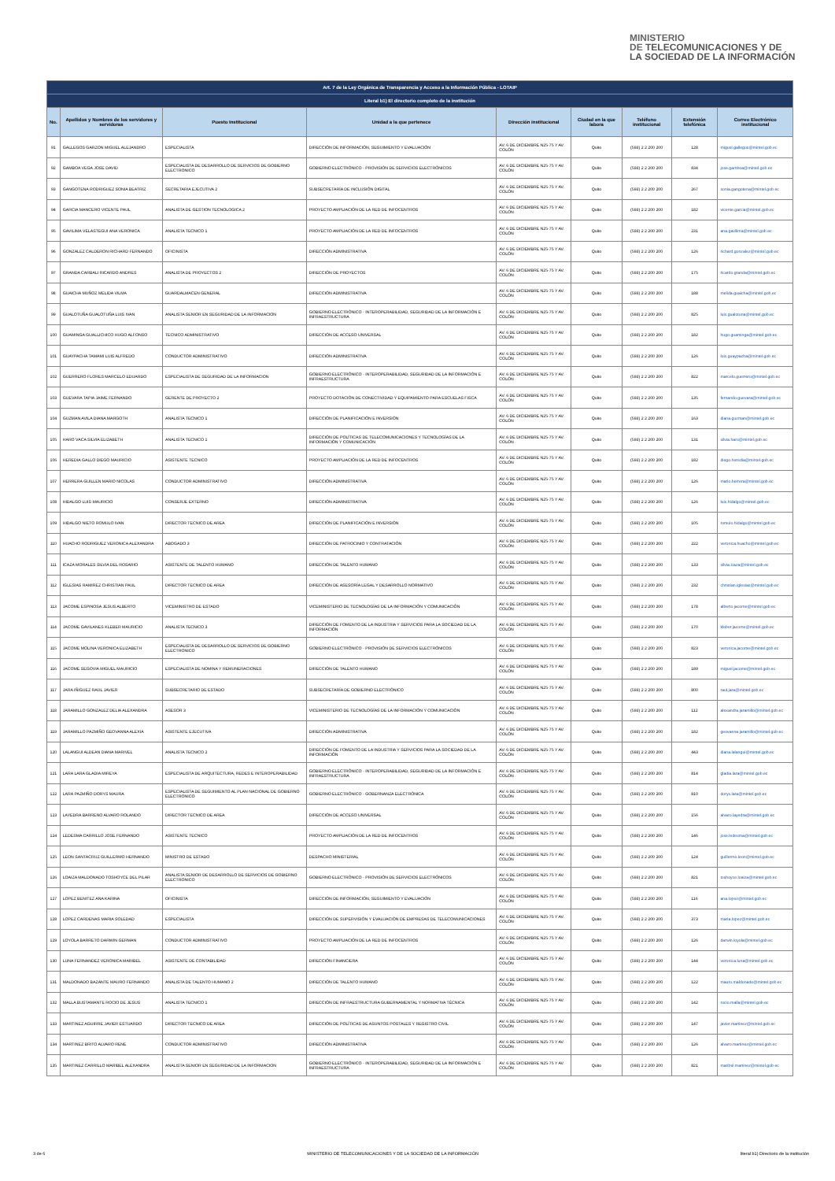MINISTERIO
DE TELECOMUNICACIONES Y DE
LA SOCIEDAD DE LA INFORMACIÓN
| Art. 7 de la Ley Orgánica de Transparencia y Acceso a la Información Pública - LOTAIP | | | | | | | | |
| --- | --- | --- | --- | --- | --- | --- | --- | --- |
| Literal b1) El directorio completo de la institución | | | | | | | | |
| No. | Apellidos y Nombres de los servidores y servidoras | Puesto Institucional | Unidad a la que pertenece | Dirección institucional | Ciudad en la que labora | Teléfono institucional | Extensión telefónica | Correo Electrónico institucional |
| 91 | GALLEGOS GARZON MIGUEL ALEJANDRO | ESPECIALISTA | DIRECCIÓN DE INFORMACIÓN, SEGUIMIENTO Y EVALUACIÓN | AV. 6 DE DICIEMBRE N25-75 Y AV. COLÓN | Quito | (593) 2 2 200 200 | 128 | miguel.gallegos@mintel.gob.ec |
| 92 | GAMBOA VEGA JOSE DAVID | ESPECIALISTA DE DESARROLLO DE SERVICIOS DE GOBIERNO ELECTRONICO | GOBIERNO ELECTRÓNICO - PROVISIÓN DE SERVICIOS ELECTRÓNICOS | AV. 6 DE DICIEMBRE N25-75 Y AV. COLÓN | Quito | (593) 2 2 200 200 | 834 | jose.gamboa@mintel.gob.ec |
| 93 | GANGOTENA RODRIGUEZ SONIA BEATRIZ | SECRETARIA EJECUTIVA 2 | SUBSECRETARÍA DE INCLUSIÓN DIGITAL | AV. 6 DE DICIEMBRE N25-75 Y AV. COLÓN | Quito | (593) 2 2 200 200 | 267 | sonia.gangotena@mintel.gob.ec |
| 94 | GARCIA MANCERO VICENTE PAUL | ANALISTA DE GESTION TECNOLOGICA 2 | PROYECTO AMPLIACIÓN DE LA RED DE INFOCENTROS | AV. 6 DE DICIEMBRE N25-75 Y AV. COLÓN | Quito | (593) 2 2 200 200 | 182 | vicente.garcia@mintel.gob.ec |
| 95 | GAVILIMA VELASTEGUI ANA VERONICA | ANALISTA TECNICO 1 | PROYECTO AMPLIACIÓN DE LA RED DE INFOCENTROS | AV. 6 DE DICIEMBRE N25-75 Y AV. COLÓN | Quito | (593) 2 2 200 200 | 231 | ana.gavilima@mintel.gob.ec |
| 96 | GONZALEZ CALDERON RICHARD FERNANDO | OFICINISTA | DIRECCIÓN ADMINISTRATIVA | AV. 6 DE DICIEMBRE N25-75 Y AV. COLÓN | Quito | (593) 2 2 200 200 | 126 | richard.gonzalez@mintel.gob.ec |
| 97 | GRANDA CARBALI RICARDO ANDRES | ANALISTA DE PROYECTOS 2 | DIRECCIÓN DE PROYECTOS | AV. 6 DE DICIEMBRE N25-75 Y AV. COLÓN | Quito | (593) 2 2 200 200 | 175 | ricardo.granda@mintel.gob.ec |
| 98 | GUAICHA MUÑOZ MELIDA VILMA | GUARDALMACEN GENERAL | DIRECCIÓN ADMINISTRATIVA | AV. 6 DE DICIEMBRE N25-75 Y AV. COLÓN | Quito | (593) 2 2 200 200 | 188 | melida.guaicha@mintel.gob.ec |
| 99 | GUALOTUÑA GUALOTUÑA LUIS IVAN | ANALISTA SENIOR EN SEGURIDAD DE LA INFORMACION | GOBIERNO ELECTRÓNICO - INTEROPERABILIDAD, SEGURIDAD DE LA INFORMACIÓN E INFRAESTRUCTURA | AV. 6 DE DICIEMBRE N25-75 Y AV. COLÓN | Quito | (593) 2 2 200 200 | 825 | luis.gualotuna@mintel.gob.ec |
| 100 | GUAMINGA GUALLICHICO HUGO ALFONSO | TECNICO ADMINISTRATIVO | DIRECCIÓN DE ACCESO UNIVERSAL | AV. 6 DE DICIEMBRE N25-75 Y AV. COLÓN | Quito | (593) 2 2 200 200 | 182 | hugo.guaminga@mintel.gob.ec |
| 101 | GUAYPACHA TAMAMI LUIS ALFREDO | CONDUCTOR ADMINISTRATIVO | DIRECCIÓN ADMINISTRATIVA | AV. 6 DE DICIEMBRE N25-75 Y AV. COLÓN | Quito | (593) 2 2 200 200 | 126 | luis.guaypacha@mintel.gob.ec |
| 102 | GUERRERO FLORES MARCELO EDUARDO | ESPECIALISTA DE SEGURIDAD DE LA INFORMACION | GOBIERNO ELECTRÓNICO - INTEROPERABILIDAD, SEGURIDAD DE LA INFORMACIÓN E INFRAESTRUCTURA | AV. 6 DE DICIEMBRE N25-75 Y AV. COLÓN | Quito | (593) 2 2 200 200 | 822 | marcelo.guerrero@mintel.gob.ec |
| 103 | GUEVARA TAPIA JAIME FERNANDO | GERENTE DE PROYECTO 2 | PROYECTO DOTACIÓN DE CONECTIVIDAD Y EQUIPAMIENTO PARA ESCUELAS FISCA | AV. 6 DE DICIEMBRE N25-75 Y AV. COLÓN | Quito | (593) 2 2 200 200 | 135 | fernando.guevara@mintel.gob.ec |
| 104 | GUZMAN AVILA DIANA MARGOTH | ANALISTA TECNICO 1 | DIRECCIÓN DE PLANIFICACIÓN E INVERSIÓN | AV. 6 DE DICIEMBRE N25-75 Y AV. COLÓN | Quito | (593) 2 2 200 200 | 163 | diana.guzman@mintel.gob.ec |
| 105 | HARO VACA SILVIA ELIZABETH | ANALISTA TECNICO 1 | DIRECCIÓN DE POLÍTICAS DE TELECOMUNICACIONES Y TECNOLOGÍAS DE LA INFORMACIÓN Y COMUNICACIÓN | AV. 6 DE DICIEMBRE N25-75 Y AV. COLÓN | Quito | (593) 2 2 200 200 | 131 | silvia.haro@mintel.gob.ec |
| 106 | HEREDIA GALLO DIEGO MAURICIO | ASISTENTE TECNICO | PROYECTO AMPLIACIÓN DE LA RED DE INFOCENTROS | AV. 6 DE DICIEMBRE N25-75 Y AV. COLÓN | Quito | (593) 2 2 200 200 | 182 | diego.heredia@mintel.gob.ec |
| 107 | HERRERA GUILLEN MARIO NICOLAS | CONDUCTOR ADMINISTRATIVO | DIRECCIÓN ADMINISTRATIVA | AV. 6 DE DICIEMBRE N25-75 Y AV. COLÓN | Quito | (593) 2 2 200 200 | 126 | mario.herrera@mintel.gob.ec |
| 108 | HIDALGO LUIS MAURICIO | CONSERJE EXTERNO | DIRECCIÓN ADMINISTRATIVA | AV. 6 DE DICIEMBRE N25-75 Y AV. COLÓN | Quito | (593) 2 2 200 200 | 126 | luis.hidalgo@mintel.gob.ec |
| 109 | HIDALGO NIETO ROMULO IVAN | DIRECTOR TECNICO DE AREA | DIRECCIÓN DE PLANIFICACIÓN E INVERSIÓN | AV. 6 DE DICIEMBRE N25-75 Y AV. COLÓN | Quito | (593) 2 2 200 200 | 105 | romulo.hidalgo@mintel.gob.ec |
| 110 | HUACHO RODRIGUEZ VERONICA ALEXANDRA | ABOGADO 3 | DIRECCIÓN DE PATROCINIO Y CONTRATACIÓN | AV. 6 DE DICIEMBRE N25-75 Y AV. COLÓN | Quito | (593) 2 2 200 200 | 222 | veronica.huacho@mintel.gob.ec |
| 111 | ICAZA MORALES SILVIA DEL ROSARIO | ASISTENTE DE TALENTO HUMANO | DIRECCIÓN DE TALENTO HUMANO | AV. 6 DE DICIEMBRE N25-75 Y AV. COLÓN | Quito | (593) 2 2 200 200 | 133 | silvia.icaza@mintel.gob.ec |
| 112 | IGLESIAS RAMIREZ CHRISTIAN PAUL | DIRECTOR TECNICO DE AREA | DIRECCIÓN DE ASESORÍA LEGAL Y DESARROLLO NORMATIVO | AV. 6 DE DICIEMBRE N25-75 Y AV. COLÓN | Quito | (593) 2 2 200 200 | 232 | christian.iglesias@mintel.gob.ec |
| 113 | JACOME ESPINOSA JESUS ALBERTO | VICEMINISTRO DE ESTADO | VICEMINISTERIO DE TECNOLOGÍAS DE LA INFORMACIÓN Y COMUNICACIÓN | AV. 6 DE DICIEMBRE N25-75 Y AV. COLÓN | Quito | (593) 2 2 200 200 | 178 | alberto.jacome@mintel.gob.ec |
| 114 | JACOME GAVILANES KLEBER MAURICIO | ANALISTA TECNICO 3 | DIRECCIÓN DE FOMENTO DE LA INDUSTRIA Y SERVICIOS PARA LA SOCIEDAD DE LA INFORMACIÓN | AV. 6 DE DICIEMBRE N25-75 Y AV. COLÓN | Quito | (593) 2 2 200 200 | 170 | kleber.jacome@mintel.gob.ec |
| 115 | JACOME MOLINA VERONICA ELIZABETH | ESPECIALISTA DE DESARROLLO DE SERVICIOS DE GOBIERNO ELECTRONICO | GOBIERNO ELECTRÓNICO - PROVISIÓN DE SERVICIOS ELECTRÓNICOS | AV. 6 DE DICIEMBRE N25-75 Y AV. COLÓN | Quito | (593) 2 2 200 200 | 823 | veronica.jacome@mintel.gob.ec |
| 116 | JACOME SEGOVIA MIGUEL MAURICIO | ESPECIALISTA DE NOMINA Y REMUNERACIONES | DIRECCIÓN DE TALENTO HUMANO | AV. 6 DE DICIEMBRE N25-75 Y AV. COLÓN | Quito | (593) 2 2 200 200 | 189 | miguel.jacome@mintel.gob.ec |
| 117 | JARA IÑIGUEZ RAUL JAVIER | SUBSECRETARIO DE ESTADO | SUBSECRETARÍA DE GOBIERNO ELECTRÓNICO | AV. 6 DE DICIEMBRE N25-75 Y AV. COLÓN | Quito | (593) 2 2 200 200 | 800 | raul.jara@mintel.gob.ec |
| 118 | JARAMILLO GONZALEZ DELIA ALEXANDRA | ASESOR 3 | VICEMINISTERIO DE TECNOLOGÍAS DE LA INFORMACIÓN Y COMUNICACIÓN | AV. 6 DE DICIEMBRE N25-75 Y AV. COLÓN | Quito | (593) 2 2 200 200 | 112 | alexandra.jaramillo@mintel.gob.ec |
| 119 | JARAMILLO PAZMIÑO GEOVANNA ALEXIA | ASISTENTE EJECUTIVA | DIRECCIÓN ADMINISTRATIVA | AV. 6 DE DICIEMBRE N25-75 Y AV. COLÓN | Quito | (593) 2 2 200 200 | 182 | geovanna.jaramillo@mintel.gob.ec |
| 120 | LALANGUI ALDEAN DIANA MARIVEL | ANALISTA TECNICO 2 | DIRECCIÓN DE FOMENTO DE LA INDUSTRIA Y SERVICIOS PARA LA SOCIEDAD DE LA INFORMACIÓN | AV. 6 DE DICIEMBRE N25-75 Y AV. COLÓN | Quito | (593) 2 2 200 200 | 443 | diana.lalangui@mintel.gob.ec |
| 121 | LARA LARA GLADIA MIREYA | ESPECIALISTA DE ARQUITECTURA, REDES E INTEROPERABILIDAD | GOBIERNO ELECTRÓNICO - INTEROPERABILIDAD, SEGURIDAD DE LA INFORMACIÓN E INFRAESTRUCTURA | AV. 6 DE DICIEMBRE N25-75 Y AV. COLÓN | Quito | (593) 2 2 200 200 | 814 | gladia.lara@mintel.gob.ec |
| 122 | LARA PAZMIÑO DORYS MAURA | ESPECIALISTA DE SEGUIMIENTO AL PLAN NACIONAL DE GOBIERNO ELECTRONICO | GOBIERNO ELECTRÓNICO - GOBERNANZA ELECTRÓNICA | AV. 6 DE DICIEMBRE N25-75 Y AV. COLÓN | Quito | (593) 2 2 200 200 | 810 | dorys.lara@mintel.gob.ec |
| 123 | LAYEDRA BARRENO ALVARO ROLANDO | DIRECTOR TECNICO DE AREA | DIRECCIÓN DE ACCESO UNIVERSAL | AV. 6 DE DICIEMBRE N25-75 Y AV. COLÓN | Quito | (593) 2 2 200 200 | 156 | alvaro.layedra@mintel.gob.ec |
| 124 | LEDESMA CARRILLO JOSE FERNANDO | ASISTENTE TECNICO | PROYECTO AMPLIACIÓN DE LA RED DE INFOCENTROS | AV. 6 DE DICIEMBRE N25-75 Y AV. COLÓN | Quito | (593) 2 2 200 200 | 146 | jose.ledesma@mintel.gob.ec |
| 125 | LEON SANTACRUZ GUILLERMO HERNANDO | MINISTRO DE ESTADO | DESPACHO MINISTERIAL | AV. 6 DE DICIEMBRE N25-75 Y AV. COLÓN | Quito | (593) 2 2 200 200 | 124 | guillermo.leon@mintel.gob.ec |
| 126 | LOAIZA MALDONADO TOSHOYCE DEL PILAR | ANALISTA SENIOR DE DESARROLLO DE SERVICIOS DE GOBIERNO ELECTRONICO | GOBIERNO ELECTRÓNICO - PROVISIÓN DE SERVICIOS ELECTRÓNICOS | AV. 6 DE DICIEMBRE N25-75 Y AV. COLÓN | Quito | (593) 2 2 200 200 | 821 | toshoyce.loaiza@mintel.gob.ec |
| 127 | LOPEZ BENITEZ ANA KARINA | OFICINISTA | DIRECCIÓN DE INFORMACIÓN, SEGUIMIENTO Y EVALUACIÓN | AV. 6 DE DICIEMBRE N25-75 Y AV. COLÓN | Quito | (593) 2 2 200 200 | 116 | ana.lopez@mintel.gob.ec |
| 128 | LOPEZ CARDENAS MARIA SOLEDAD | ESPECIALISTA | DIRECCIÓN DE SUPERVISIÓN Y EVALUACIÓN DE EMPRESAS DE TELECOMUNICACIONES | AV. 6 DE DICIEMBRE N25-75 Y AV. COLÓN | Quito | (593) 2 2 200 200 | 373 | maria.lopez@mintel.gob.ec |
| 129 | LOYOLA BARRETO DARWIN GERMAN | CONDUCTOR ADMINISTRATIVO | PROYECTO AMPLIACIÓN DE LA RED DE INFOCENTROS | AV. 6 DE DICIEMBRE N25-75 Y AV. COLÓN | Quito | (593) 2 2 200 200 | 126 | darwin.loyola@mintel.gob.ec |
| 130 | LUNA FERNANDEZ VERONICA MARIBEL | ASISTENTE DE CONTABILIDAD | DIRECCIÓN FINANCIERA | AV. 6 DE DICIEMBRE N25-75 Y AV. COLÓN | Quito | (593) 2 2 200 200 | 144 | veronica.luna@mintel.gob.ec |
| 131 | MALDONADO BAZANTE MAURO FERNANDO | ANALISTA DE TALENTO HUMANO 2 | DIRECCIÓN DE TALENTO HUMANO | AV. 6 DE DICIEMBRE N25-75 Y AV. COLÓN | Quito | (593) 2 2 200 200 | 122 | mauro.maldonado@mintel.gob.ec |
| 132 | MALLA BUSTAMANTE ROCIO DE JESUS | ANALISTA TECNICO 1 | DIRECCIÓN DE INFRAESTRUCTURA GUBERNAMENTAL Y NORMATIVA TÉCNICA | AV. 6 DE DICIEMBRE N25-75 Y AV. COLÓN | Quito | (593) 2 2 200 200 | 142 | rocio.malla@mintel.gob.ec |
| 133 | MARTINEZ AGUIRRE JAVIER ESTUARDO | DIRECTOR TECNICO DE AREA | DIRECCIÓN DE POLÍTICAS DE ASUNTOS POSTALES Y REGISTRO CIVIL | AV. 6 DE DICIEMBRE N25-75 Y AV. COLÓN | Quito | (593) 2 2 200 200 | 147 | javier.martinez@mintel.gob.ec |
| 134 | MARTINEZ BRITO ALVARO RENE | CONDUCTOR ADMINISTRATIVO | DIRECCIÓN ADMINISTRATIVA | AV. 6 DE DICIEMBRE N25-75 Y AV. COLÓN | Quito | (593) 2 2 200 200 | 126 | alvaro.martinez@mintel.gob.ec |
| 135 | MARTINEZ CARRILLO MARIBEL ALEXANDRA | ANALISTA SENIOR EN SEGURIDAD DE LA INFORMACION | GOBIERNO ELECTRÓNICO - INTEROPERABILIDAD, SEGURIDAD DE LA INFORMACIÓN E INFRAESTRUCTURA | AV. 6 DE DICIEMBRE N25-75 Y AV. COLÓN | Quito | (593) 2 2 200 200 | 821 | maribel.martinez@mintel.gob.ec |
3 de 6 MINISTERIO DE TELECOMUNICACIONES Y DE LA SOCIEDAD DE LA INFORMACIÓN literal b1) Directorio de la institución